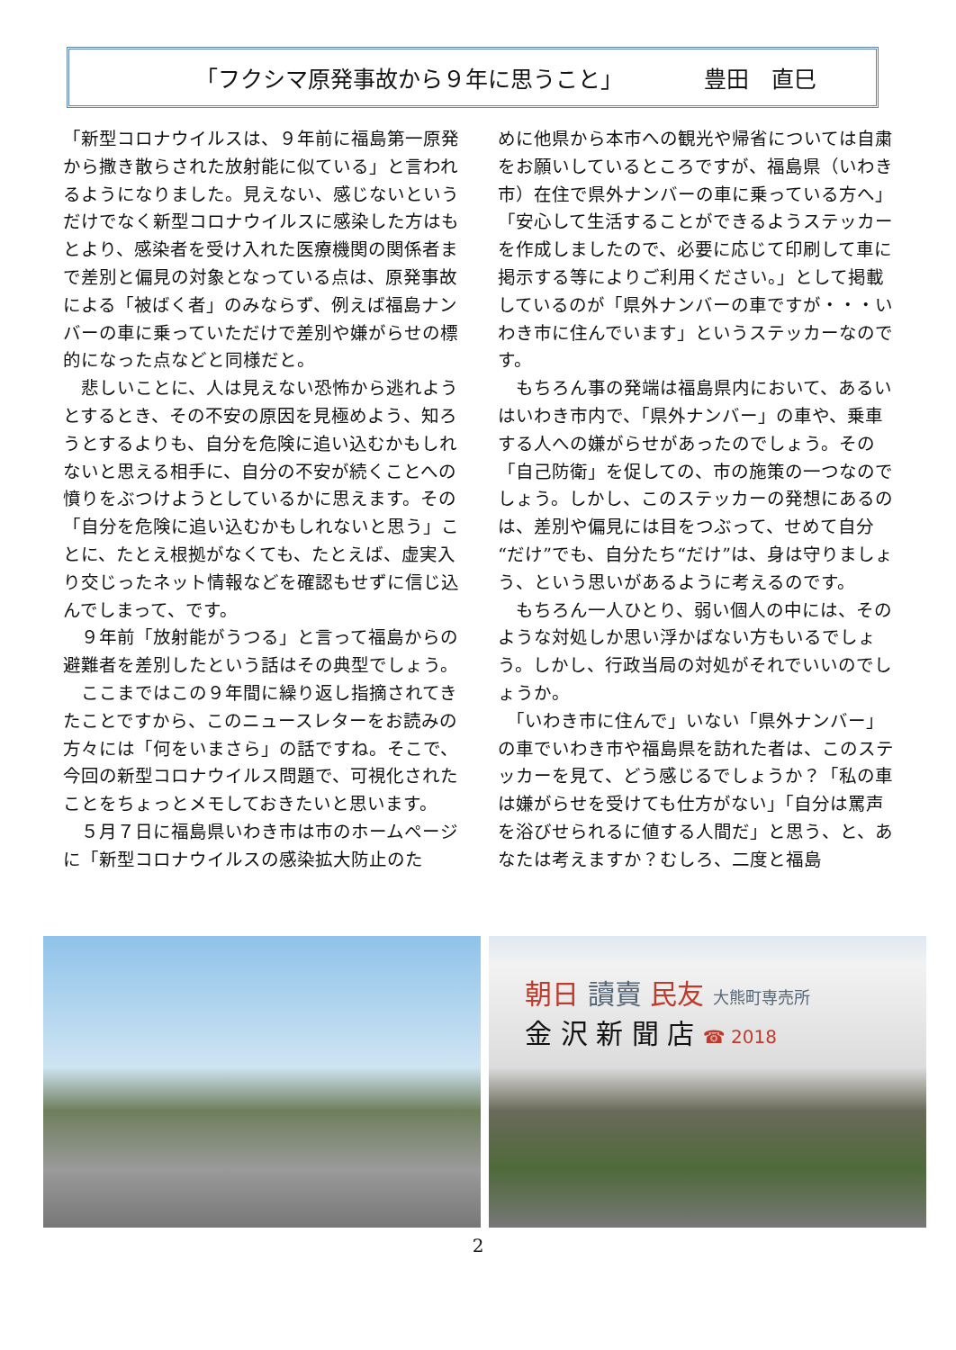「フクシマ原発事故から９年に思うこと」 豊田　直巳
「新型コロナウイルスは、９年前に福島第一原発から撒き散らされた放射能に似ている」と言われるようになりました。見えない、感じないというだけでなく新型コロナウイルスに感染した方はもとより、感染者を受け入れた医療機関の関係者まで差別と偏見の対象となっている点は、原発事故による「被ばく者」のみならず、例えば福島ナンバーの車に乗っていただけで差別や嫌がらせの標的になった点などと同様だと。
　悲しいことに、人は見えない恐怖から逃れようとするとき、その不安の原因を見極めよう、知ろうとするよりも、自分を危険に追い込むかもしれないと思える相手に、自分の不安が続くことへの憤りをぶつけようとしているかに思えます。その「自分を危険に追い込むかもしれないと思う」ことに、たとえ根拠がなくても、たとえば、虚実入り交じったネット情報などを確認もせずに信じ込んでしまって、です。
　９年前「放射能がうつる」と言って福島からの避難者を差別したという話はその典型でしょう。
　ここまではこの９年間に繰り返し指摘されてきたことですから、このニュースレターをお読みの方々には「何をいまさら」の話ですね。そこで、今回の新型コロナウイルス問題で、可視化されたことをちょっとメモしておきたいと思います。
　５月７日に福島県いわき市は市のホームページに「新型コロナウイルスの感染拡大防止のた
めに他県から本市への観光や帰省については自粛をお願いしているところですが、福島県（いわき市）在住で県外ナンバーの車に乗っている方へ」「安心して生活することができるようステッカーを作成しましたので、必要に応じて印刷して車に掲示する等によりご利用ください。」として掲載しているのが「県外ナンバーの車ですが・・・いわき市に住んでいます」というステッカーなのです。
　もちろん事の発端は福島県内において、あるいはいわき市内で、「県外ナンバー」の車や、乗車する人への嫌がらせがあったのでしょう。その「自己防衛」を促しての、市の施策の一つなのでしょう。しかし、このステッカーの発想にあるのは、差別や偏見には目をつぶって、せめて自分“だけ”でも、自分たち“だけ”は、身は守りましょう、という思いがあるように考えるのです。
　もちろん一人ひとり、弱い個人の中には、そのような対処しか思い浮かばない方もいるでしょう。しかし、行政当局の対処がそれでいいのでしょうか。
　「いわき市に住んで」いない「県外ナンバー」の車でいわき市や福島県を訪れた者は、このステッカーを見て、どう感じるでしょうか？「私の車は嫌がらせを受けても仕方がない」「自分は罵声を浴びせられるに値する人間だ」と思う、と、あなたは考えますか？むしろ、二度と福島
朝日 讀賣 民友 大熊町専売所
金 沢 新 聞 店 ☎ 2018
2